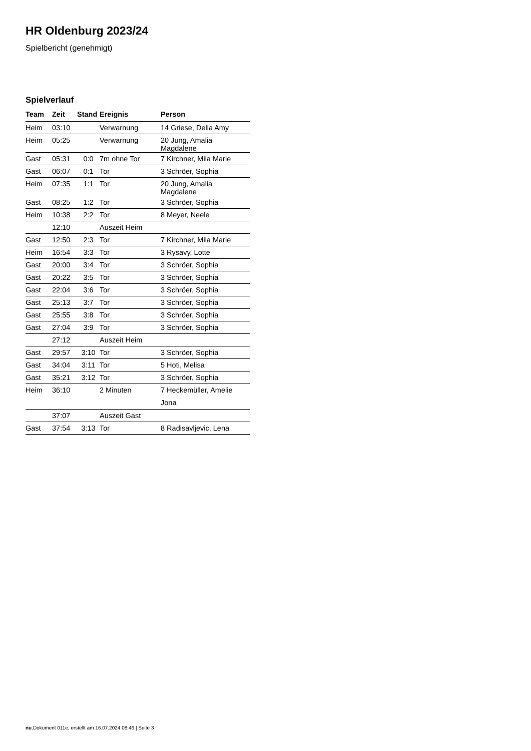HR Oldenburg 2023/24
Spielbericht (genehmigt)
Spielverlauf
| Team | Zeit | Stand | Ereignis | Person |
| --- | --- | --- | --- | --- |
| Heim | 03:10 | | Verwarnung | 14 Griese, Delia Amy |
| Heim | 05:25 | | Verwarnung | 20 Jung, Amalia Magdalene |
| Gast | 05:31 | 0:0 | 7m ohne Tor | 7 Kirchner, Mila Marie |
| Gast | 06:07 | 0:1 | Tor | 3 Schröer, Sophia |
| Heim | 07:35 | 1:1 | Tor | 20 Jung, Amalia Magdalene |
| Gast | 08:25 | 1:2 | Tor | 3 Schröer, Sophia |
| Heim | 10:38 | 2:2 | Tor | 8 Meyer, Neele |
| | 12:10 | | Auszeit Heim | |
| Gast | 12:50 | 2:3 | Tor | 7 Kirchner, Mila Marie |
| Heim | 16:54 | 3:3 | Tor | 3 Rysavy, Lotte |
| Gast | 20:00 | 3:4 | Tor | 3 Schröer, Sophia |
| Gast | 20:22 | 3:5 | Tor | 3 Schröer, Sophia |
| Gast | 22:04 | 3:6 | Tor | 3 Schröer, Sophia |
| Gast | 25:13 | 3:7 | Tor | 3 Schröer, Sophia |
| Gast | 25:55 | 3:8 | Tor | 3 Schröer, Sophia |
| Gast | 27:04 | 3:9 | Tor | 3 Schröer, Sophia |
| | 27:12 | | Auszeit Heim | |
| Gast | 29:57 | 3:10 | Tor | 3 Schröer, Sophia |
| Gast | 34:04 | 3:11 | Tor | 5 Hoti, Melisa |
| Gast | 35:21 | 3:12 | Tor | 3 Schröer, Sophia |
| Heim | 36:10 | | 2 Minuten | 7 Heckemüller, Amelie Jona |
| | 37:07 | | Auszeit Gast | |
| Gast | 37:54 | 3:13 | Tor | 8 Radisavljevic, Lena |
nu.Dokument 011e, erstellt am 16.07.2024 08:46 | Seite 3